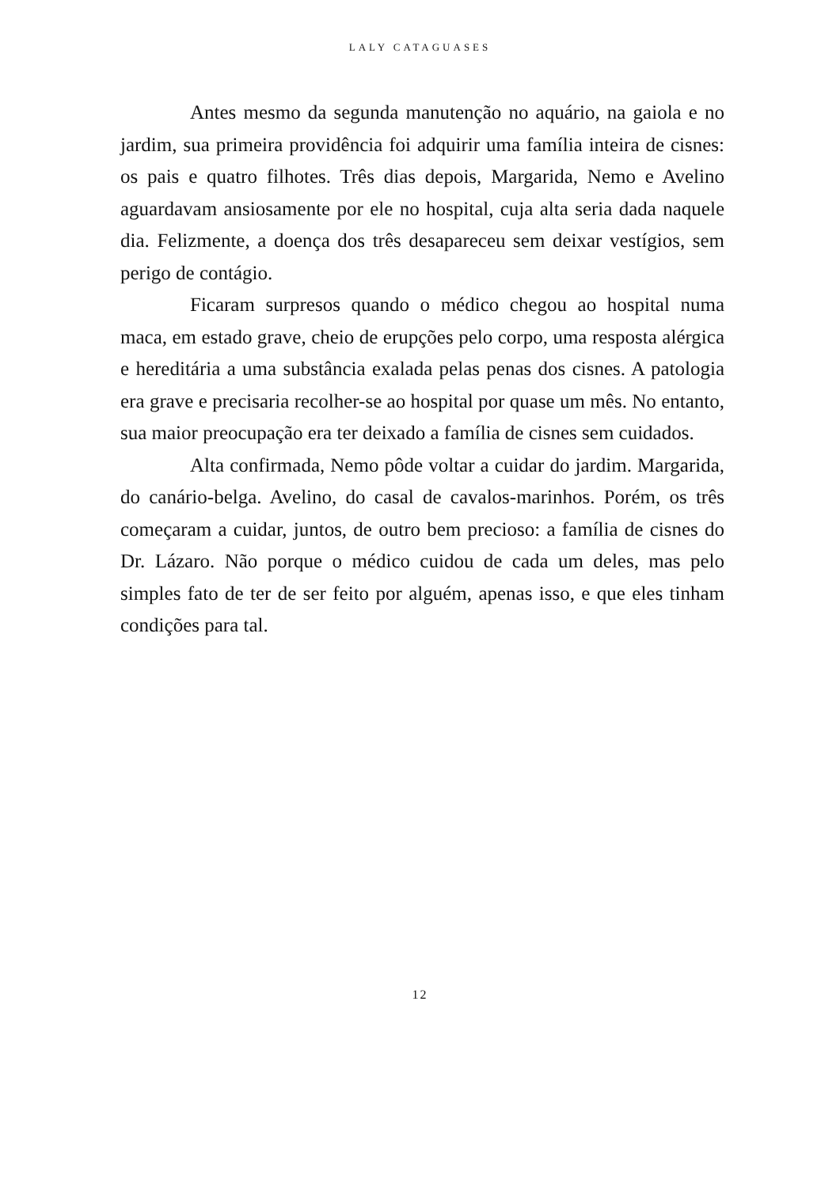LALY CATAGUASES
Antes mesmo da segunda manutenção no aquário, na gaiola e no jardim, sua primeira providência foi adquirir uma família inteira de cisnes: os pais e quatro filhotes. Três dias depois, Margarida, Nemo e Avelino aguardavam ansiosamente por ele no hospital, cuja alta seria dada naquele dia. Felizmente, a doença dos três desapareceu sem deixar vestígios, sem perigo de contágio.
Ficaram surpresos quando o médico chegou ao hospital numa maca, em estado grave, cheio de erupções pelo corpo, uma resposta alérgica e hereditária a uma substância exalada pelas penas dos cisnes. A patologia era grave e precisaria recolher-se ao hospital por quase um mês. No entanto, sua maior preocupação era ter deixado a família de cisnes sem cuidados.
Alta confirmada, Nemo pôde voltar a cuidar do jardim. Margarida, do canário-belga. Avelino, do casal de cavalos-marinhos. Porém, os três começaram a cuidar, juntos, de outro bem precioso: a família de cisnes do Dr. Lázaro. Não porque o médico cuidou de cada um deles, mas pelo simples fato de ter de ser feito por alguém, apenas isso, e que eles tinham condições para tal.
12